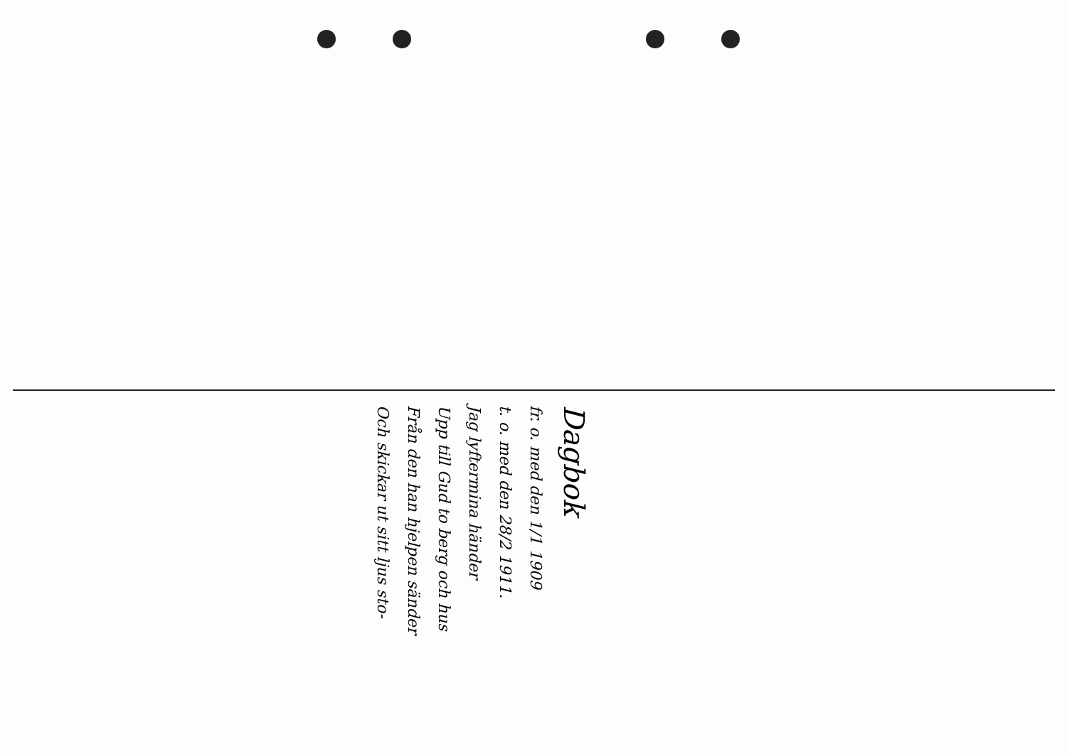Dagbok
fr. o. med den 1/1 1909
t. o. med den 28/2 1911.
Jag lyftermina händer
Upp till Gud to berg och hus
Från den han hjelpen sänder
Och skickar ut sitt ljus sto-